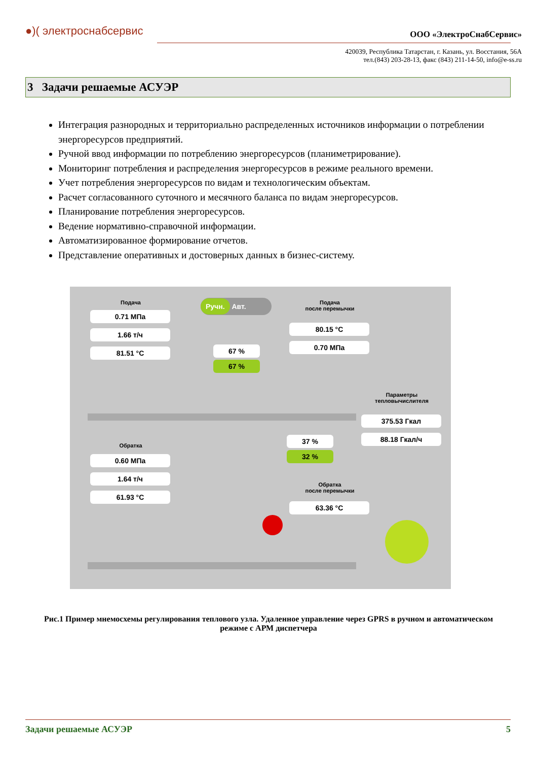●)( электроснабсервис
ООО «ЭлектроСнабСервис»
420039, Республика Татарстан, г. Казань, ул. Восстания, 56А
тел.(843) 203-28-13, факс (843) 211-14-50, info@e-ss.ru
3 Задачи решаемые АСУЭР
Интеграция разнородных и территориально распределенных источников информации о потреблении энергоресурсов предприятий.
Ручной ввод информации по потреблению энергоресурсов (планиметрирование).
Мониторинг потребления и распределения энергоресурсов в режиме реального времени.
Учет потребления энергоресурсов по видам и технологическим объектам.
Расчет согласованного суточного и месячного баланса по видам энергоресурсов.
Планирование потребления энергоресурсов.
Ведение нормативно-справочной информации.
Автоматизированное формирование отчетов.
Представление оперативных и достоверных данных в бизнес-систему.
Подача
0.71 МПа
1.66 т/ч
81.51 °C
Ручн. Авт.
Подача
после перемычки
80.15 °C
0.70 МПа
67 %
67 %
Параметры
тепловычислителя
375.53 Гкал
88.18 Гкал/ч
37 %
32 %
Обратка
0.60 МПа
1.64 т/ч
61.93 °C
Обратка
после перемычки
63.36 °C
Рис.1 Пример мнемосхемы регулирования теплового узла. Удаленное управление через GPRS в ручном и автоматическом режиме с АРМ диспетчера
Задачи решаемые АСУЭР 5